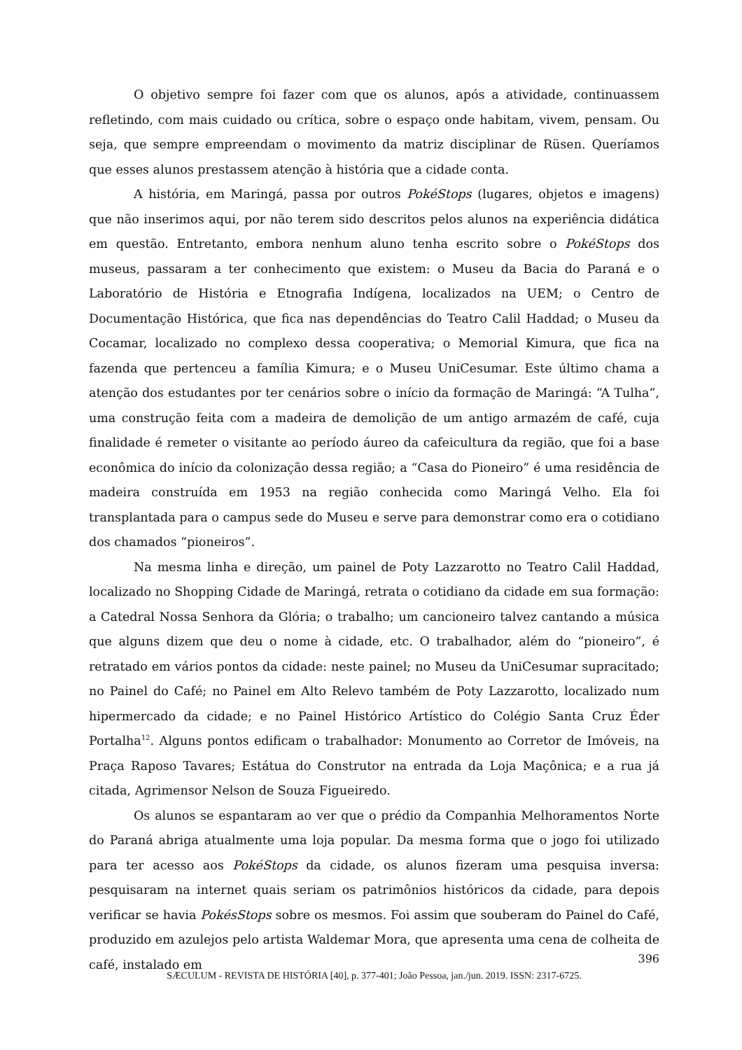O objetivo sempre foi fazer com que os alunos, após a atividade, continuassem refletindo, com mais cuidado ou crítica, sobre o espaço onde habitam, vivem, pensam. Ou seja, que sempre empreendam o movimento da matriz disciplinar de Rüsen. Queríamos que esses alunos prestassem atenção à história que a cidade conta.
A história, em Maringá, passa por outros PokéStops (lugares, objetos e imagens) que não inserimos aqui, por não terem sido descritos pelos alunos na experiência didática em questão. Entretanto, embora nenhum aluno tenha escrito sobre o PokéStops dos museus, passaram a ter conhecimento que existem: o Museu da Bacia do Paraná e o Laboratório de História e Etnografia Indígena, localizados na UEM; o Centro de Documentação Histórica, que fica nas dependências do Teatro Calil Haddad; o Museu da Cocamar, localizado no complexo dessa cooperativa; o Memorial Kimura, que fica na fazenda que pertenceu a família Kimura; e o Museu UniCesumar. Este último chama a atenção dos estudantes por ter cenários sobre o início da formação de Maringá: “A Tulha”, uma construção feita com a madeira de demolição de um antigo armazém de café, cuja finalidade é remeter o visitante ao período áureo da cafeicultura da região, que foi a base econômica do início da colonização dessa região; a “Casa do Pioneiro” é uma residência de madeira construída em 1953 na região conhecida como Maringá Velho. Ela foi transplantada para o campus sede do Museu e serve para demonstrar como era o cotidiano dos chamados “pioneiros”.
Na mesma linha e direção, um painel de Poty Lazzarotto no Teatro Calil Haddad, localizado no Shopping Cidade de Maringá, retrata o cotidiano da cidade em sua formação: a Catedral Nossa Senhora da Glória; o trabalho; um cancioneiro talvez cantando a música que alguns dizem que deu o nome à cidade, etc. O trabalhador, além do “pioneiro”, é retratado em vários pontos da cidade: neste painel; no Museu da UniCesumar supracitado; no Painel do Café; no Painel em Alto Relevo também de Poty Lazzarotto, localizado num hipermercado da cidade; e no Painel Histórico Artístico do Colégio Santa Cruz Éder Portalha<sup>12</sup>. Alguns pontos edificam o trabalhador: Monumento ao Corretor de Imóveis, na Praça Raposo Tavares; Estátua do Construtor na entrada da Loja Maçônica; e a rua já citada, Agrimensor Nelson de Souza Figueiredo.
Os alunos se espantaram ao ver que o prédio da Companhia Melhoramentos Norte do Paraná abriga atualmente uma loja popular. Da mesma forma que o jogo foi utilizado para ter acesso aos PokéStops da cidade, os alunos fizeram uma pesquisa inversa: pesquisaram na internet quais seriam os patrimônios históricos da cidade, para depois verificar se havia PokésStops sobre os mesmos. Foi assim que souberam do Painel do Café, produzido em azulejos pelo artista Waldemar Mora, que apresenta uma cena de colheita de café, instalado em
396
SÆCULUM - REVISTA DE HISTÓRIA [40], p. 377-401; João Pessoa, jan./jun. 2019. ISSN: 2317-6725.